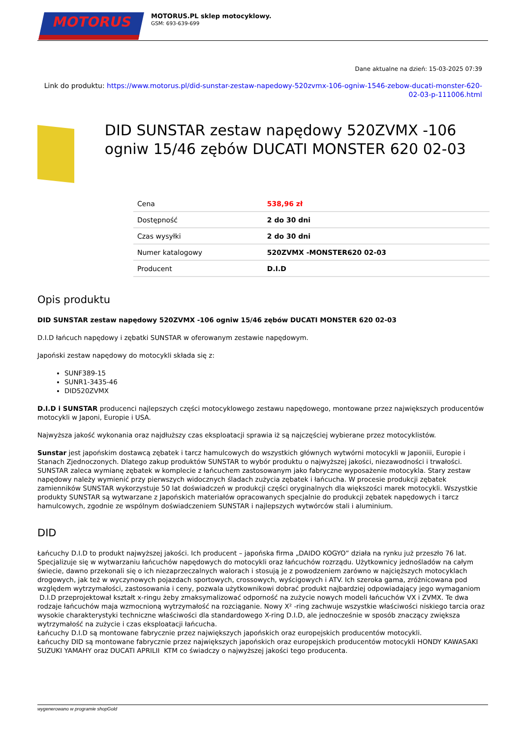MOTORUS
MOTORUS.PL sklep motocyklowy.
GSM: 693-639-699
Dane aktualne na dzień: 15-03-2025 07:39
Link do produktu: https://www.motorus.pl/did-sunstar-zestaw-napedowy-520zvmx-106-ogniw-1546-zebow-ducati-monster-620-02-03-p-111006.html
DID SUNSTAR zestaw napędowy 520ZVMX -106 ogniw 15/46 zębów DUCATI MONSTER 620 02-03
| Cena | 538,96 zł |
| Dostępność | 2 do 30 dni |
| Czas wysyłki | 2 do 30 dni |
| Numer katalogowy | 520ZVMX -MONSTER620 02-03 |
| Producent | D.I.D |
Opis produktu
DID SUNSTAR zestaw napędowy 520ZVMX -106 ogniw 15/46 zębów DUCATI MONSTER 620 02-03
D.I.D łańcuch napędowy i zębatki SUNSTAR w oferowanym zestawie napędowym.
Japoński zestaw napędowy do motocykli składa się z:
SUNF389-15
SUNR1-3435-46
DID520ZVMX
D.I.D i SUNSTAR producenci najlepszych części motocyklowego zestawu napędowego, montowane przez największych producentów motocykli w Japoni, Europie i USA.
Najwyższa jakość wykonania oraz najdłuższy czas eksploatacji sprawia iż są najczęściej wybierane przez motocyklistów.
Sunstar jest japońskim dostawcą zębatek i tarcz hamulcowych do wszystkich głównych wytwórni motocykli w Japoniii, Europie i Stanach Zjednoczonych. Dlatego zakup produktów SUNSTAR to wybór produktu o najwyższej jakości, niezawodności i trwałości. SUNSTAR zaleca wymianę zębatek w komplecie z łańcuchem zastosowanym jako fabryczne wyposażenie motocykla. Stary zestaw napędowy należy wymienić przy pierwszych widocznych śladach zużycia zębatek i łańcucha. W procesie produkcji zębatek zamienników SUNSTAR wykorzystuje 50 lat doświadczeń w produkcji części oryginalnych dla większości marek motocykli. Wszystkie produkty SUNSTAR są wytwarzane z Japońskich materiałów opracowanych specjalnie do produkcji zębatek napędowych i tarcz hamulcowych, zgodnie ze wspólnym doświadczeniem SUNSTAR i najlepszych wytwórców stali i aluminium.
DID
Łańcuchy D.I.D to produkt najwyższej jakości. Ich producent – japońska firma „DAIDO KOGYO” działa na rynku już przeszło 76 lat. Specjalizuje się w wytwarzaniu łańcuchów napędowych do motocykli oraz łańcuchów rozrządu. Użytkownicy jednośladów na całym świecie, dawno przekonali się o ich niezaprzeczalnych walorach i stosują je z powodzeniem zarówno w najcięższych motocyklach drogowych, jak też w wyczynowych pojazdach sportowych, crossowych, wyścigowych i ATV. Ich szeroka gama, zróżnicowana pod względem wytrzymałości, zastosowania i ceny, pozwala użytkownikowi dobrać produkt najbardziej odpowiadający jego wymaganiom
D.I.D przeprojektował kształt x-ringu żeby zmaksymalizować odporność na zużycie nowych modeli łańcuchów VX i ZVMX. Te dwa rodzaje łańcuchów maja wzmocnioną wytrzymałość na rozciąganie. Nowy X² -ring zachwuje wszystkie właściwości niskiego tarcia oraz wysokie charakterystyki techniczne właściwości dla standardowego X-ring D.I.D, ale jednocześnie w sposób znaczący zwiększa wytrzymałość na zużycie i czas eksploatacji łańcucha.
Łańcuchy D.I.D są montowane fabrycznie przez największych japońskich oraz europejskich producentów motocykli.
Łańcuchy DID są montowane fabrycznie przez największych japońskich oraz europejskich producentów motocykli HONDY KAWASAKI SUZUKI YAMAHY oraz DUCATI APRILII KTM co świadczy o najwyższej jakości tego producenta.
wygenerowano w programie shopGold